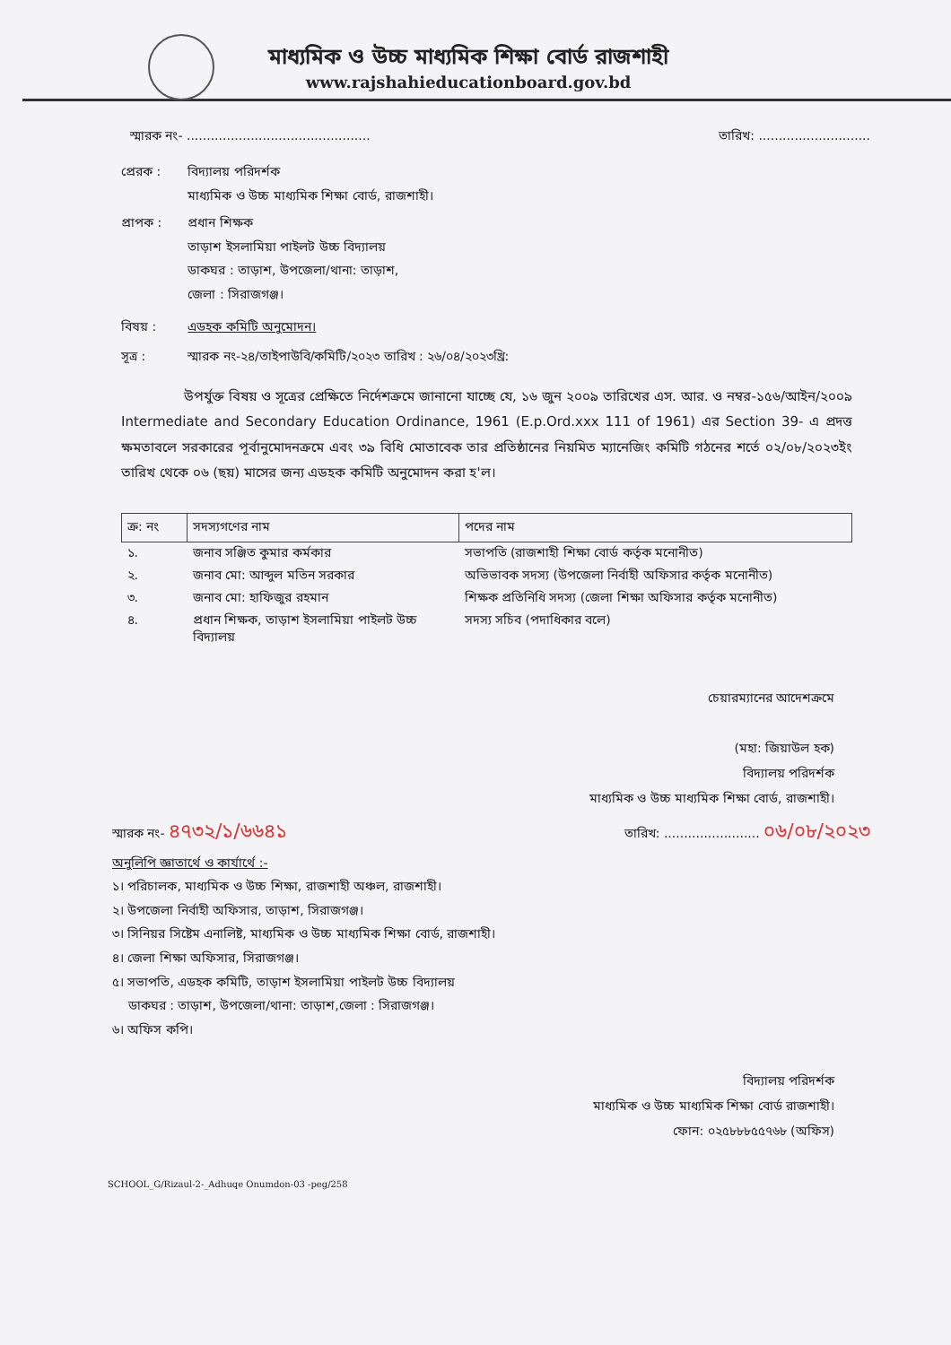মাধ্যমিক ও উচ্চ মাধ্যমিক শিক্ষা বোর্ড রাজশাহী
www.rajshahieducationboard.gov.bd
স্মারক নং- .............................................. তারিখ: ............................
প্রেরক : বিদ্যালয় পরিদর্শক
মাধ্যমিক ও উচ্চ মাধ্যমিক শিক্ষা বোর্ড, রাজশাহী।
প্রাপক : প্রধান শিক্ষক
তাড়াশ ইসলামিয়া পাইলট উচ্চ বিদ্যালয়
ডাকঘর : তাড়াশ, উপজেলা/থানা: তাড়াশ,
জেলা : সিরাজগঞ্জ।
বিষয় : এডহক কমিটি অনুমোদন।
সূত্র : স্মারক নং-২৪/তাইপাউবি/কমিটি/২০২৩ তারিখ : ২৬/০৪/২০২৩খ্রি:
উপর্যুক্ত বিষয় ও সূত্রের প্রেক্ষিতে নির্দেশক্রমে জানানো যাচ্ছে যে, ১৬ জুন ২০০৯ তারিখের এস. আর. ও নম্বর-১৫৬/আইন/২০০৯ Intermediate and Secondary Education Ordinance, 1961 (E.p.Ord.xxx 111 of 1961) এর Section 39- এ প্রদত্ত ক্ষমতাবলে সরকারের পূর্বানুমোদনক্রমে এবং ৩৯ বিধি মোতাবেক তার প্রতিষ্ঠানের নিয়মিত ম্যানেজিং কমিটি গঠনের শর্তে ০২/০৮/২০২৩ইং তারিখ থেকে ০৬ (ছয়) মাসের জন্য এডহক কমিটি অনুমোদন করা হ'ল।
| ক্র: নং | সদস্যগণের নাম | পদের নাম |
| --- | --- | --- |
| ১. | জনাব সঞ্জিত কুমার কর্মকার | সভাপতি (রাজশাহী শিক্ষা বোর্ড কর্তৃক মনোনীত) |
| ২. | জনাব মো: আব্দুল মতিন সরকার | অভিভাবক সদস্য (উপজেলা নির্বাহী অফিসার কর্তৃক মনোনীত) |
| ৩. | জনাব মো: হাফিজুর রহমান | শিক্ষক প্রতিনিধি সদস্য (জেলা শিক্ষা অফিসার কর্তৃক মনোনীত) |
| ৪. | প্রধান শিক্ষক, তাড়াশ ইসলামিয়া পাইলট উচ্চ বিদ্যালয় | সদস্য সচিব (পদাধিকার বলে) |
চেয়ারম্যানের আদেশক্রমে
(মহা: জিয়াউল হক)
বিদ্যালয় পরিদর্শক
মাধ্যমিক ও উচ্চ মাধ্যমিক শিক্ষা বোর্ড, রাজশাহী।
স্মারক নং- ৪৭৩২/১/৬৬৪১ তারিখ: ........................ ০৬/০৮/২০২৩
অনুলিপি জ্ঞাতার্থে ও কার্যার্থে :-
১। পরিচালক, মাধ্যমিক ও উচ্চ শিক্ষা, রাজশাহী অঞ্চল, রাজশাহী।
২। উপজেলা নির্বাহী অফিসার, তাড়াশ, সিরাজগঞ্জ।
৩। সিনিয়র সিষ্টেম এনালিষ্ট, মাধ্যমিক ও উচ্চ মাধ্যমিক শিক্ষা বোর্ড, রাজশাহী।
৪। জেলা শিক্ষা অফিসার, সিরাজগঞ্জ।
৫। সভাপতি, এডহক কমিটি, তাড়াশ ইসলামিয়া পাইলট উচ্চ বিদ্যালয়
ডাকঘর : তাড়াশ, উপজেলা/থানা: তাড়াশ,জেলা : সিরাজগঞ্জ।
৬। অফিস কপি।
বিদ্যালয় পরিদর্শক
মাধ্যমিক ও উচ্চ মাধ্যমিক শিক্ষা বোর্ড রাজশাহী।
ফোন: ০২৫৮৮৮৫৫৭৬৮ (অফিস)
SCHOOL_G/Rizaul-2-_Adhuqe Onumdon-03 -peg/258